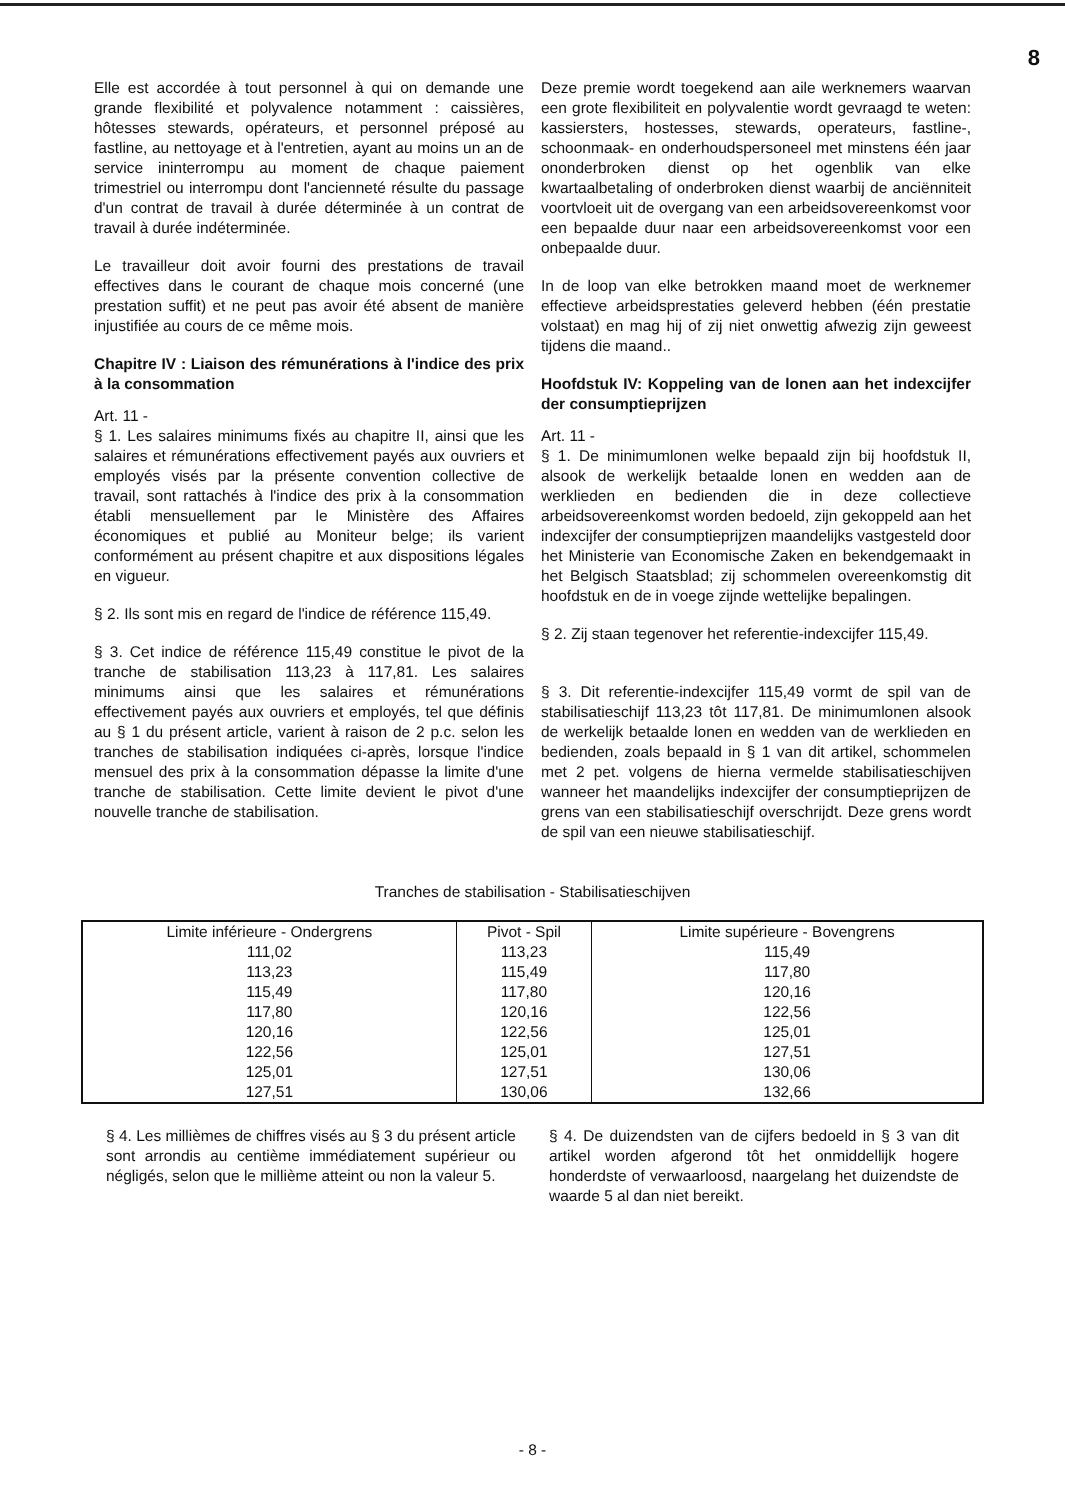8
Elle est accordée à tout personnel à qui on demande une grande flexibilité et polyvalence notamment : caissières, hôtesses stewards, opérateurs, et personnel préposé au fastline, au nettoyage et à l'entretien, ayant au moins un an de service ininterrompu au moment de chaque paiement trimestriel ou interrompu dont l'ancienneté résulte du passage d'un contrat de travail à durée déterminée à un contrat de travail à durée indéterminée.
Le travailleur doit avoir fourni des prestations de travail effectives dans le courant de chaque mois concerné (une prestation suffit) et ne peut pas avoir été absent de manière injustifiée au cours de ce même mois.
Chapitre IV : Liaison des rémunérations à l'indice des prix à la consommation
Art. 11 -
§ 1. Les salaires minimums fixés au chapitre II, ainsi que les salaires et rémunérations effectivement payés aux ouvriers et employés visés par la présente convention collective de travail, sont rattachés à l'indice des prix à la consommation établi mensuellement par le Ministère des Affaires économiques et publié au Moniteur belge; ils varient conformément au présent chapitre et aux dispositions légales en vigueur.
§ 2. Ils sont mis en regard de l'indice de référence 115,49.
§ 3. Cet indice de référence 115,49 constitue le pivot de la tranche de stabilisation 113,23 à 117,81. Les salaires minimums ainsi que les salaires et rémunérations effectivement payés aux ouvriers et employés, tel que définis au § 1 du présent article, varient à raison de 2 p.c. selon les tranches de stabilisation indiquées ci-après, lorsque l'indice mensuel des prix à la consommation dépasse la limite d'une tranche de stabilisation. Cette limite devient le pivot d'une nouvelle tranche de stabilisation.
Deze premie wordt toegekend aan aile werknemers waarvan een grote flexibiliteit en polyvalentie wordt gevraagd te weten: kassiersters, hostesses, stewards, operateurs, fastline-, schoonmaak- en onderhoudspersoneel met minstens één jaar ononderbroken dienst op het ogenblik van elke kwartaalbetaling of onderbroken dienst waarbij de anciënniteit voortvloeit uit de overgang van een arbeidsovereenkomst voor een bepaalde duur naar een arbeidsovereenkomst voor een onbepaalde duur.
In de loop van elke betrokken maand moet de werknemer effectieve arbeidsprestaties geleverd hebben (één prestatie volstaat) en mag hij of zij niet onwettig afwezig zijn geweest tijdens die maand..
Hoofdstuk IV: Koppeling van de lonen aan het indexcijfer der consumptieprijzen
Art. 11 -
§ 1. De minimumlonen welke bepaald zijn bij hoofdstuk II, alsook de werkelijk betaalde lonen en wedden aan de werklieden en bedienden die in deze collectieve arbeidsovereenkomst worden bedoeld, zijn gekoppeld aan het indexcijfer der consumptieprijzen maandelijks vastgesteld door het Ministerie van Economische Zaken en bekendgemaakt in het Belgisch Staatsblad; zij schommelen overeenkomstig dit hoofdstuk en de in voege zijnde wettelijke bepalingen.
§ 2. Zij staan tegenover het referentie-indexcijfer 115,49.
§ 3. Dit referentie-indexcijfer 115,49 vormt de spil van de stabilisatieschijf 113,23 tôt 117,81. De minimumlonen alsook de werkelijk betaalde lonen en wedden van de werklieden en bedienden, zoals bepaald in § 1 van dit artikel, schommelen met 2 pet. volgens de hierna vermelde stabilisatieschijven wanneer het maandelijks indexcijfer der consumptieprijzen de grens van een stabilisatieschijf overschrijdt. Deze grens wordt de spil van een nieuwe stabilisatieschijf.
Tranches de stabilisation - Stabilisatieschijven
| Limite inférieure - Ondergrens | Pivot - Spil | Limite supérieure - Bovengrens |
| --- | --- | --- |
| 111,02 | 113,23 | 115,49 |
| 113,23 | 115,49 | 117,80 |
| 115,49 | 117,80 | 120,16 |
| 117,80 | 120,16 | 122,56 |
| 120,16 | 122,56 | 125,01 |
| 122,56 | 125,01 | 127,51 |
| 125,01 | 127,51 | 130,06 |
| 127,51 | 130,06 | 132,66 |
§ 4. Les millièmes de chiffres visés au § 3 du présent article sont arrondis au centième immédiatement supérieur ou négligés, selon que le millième atteint ou non la valeur 5.
§ 4. De duizendsten van de cijfers bedoeld in § 3 van dit artikel worden afgerond tôt het onmiddellijk hogere honderdste of verwaarloosd, naargelang het duizendste de waarde 5 al dan niet bereikt.
- 8 -